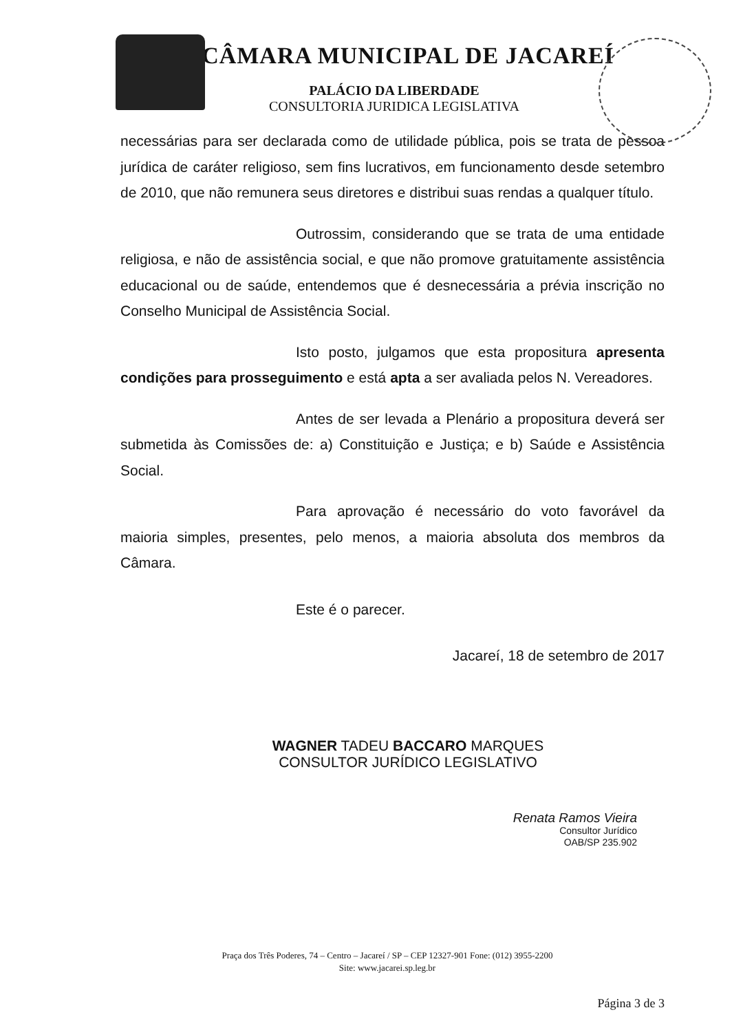CÂMARA MUNICIPAL DE JACAREÍ
PALÁCIO DA LIBERDADE
CONSULTORIA JURIDICA LEGISLATIVA
necessárias para ser declarada como de utilidade pública, pois se trata de pessoa jurídica de caráter religioso, sem fins lucrativos, em funcionamento desde setembro de 2010, que não remunera seus diretores e distribui suas rendas a qualquer título.
Outrossim, considerando que se trata de uma entidade religiosa, e não de assistência social, e que não promove gratuitamente assistência educacional ou de saúde, entendemos que é desnecessária a prévia inscrição no Conselho Municipal de Assistência Social.
Isto posto, julgamos que esta propositura apresenta condições para prosseguimento e está apta a ser avaliada pelos N. Vereadores.
Antes de ser levada a Plenário a propositura deverá ser submetida às Comissões de: a) Constituição e Justiça; e b) Saúde e Assistência Social.
Para aprovação é necessário do voto favorável da maioria simples, presentes, pelo menos, a maioria absoluta dos membros da Câmara.
Este é o parecer.
Jacareí, 18 de setembro de 2017
WAGNER TADEU BACCARO MARQUES
CONSULTOR JURÍDICO LEGISLATIVO
Renata Ramos Vieira
Consultor Jurídico
OAB/SP 235.902
Praça dos Três Poderes, 74 – Centro – Jacareí / SP – CEP 12327-901 Fone: (012) 3955-2200
Site: www.jacarei.sp.leg.br
Página 3 de 3